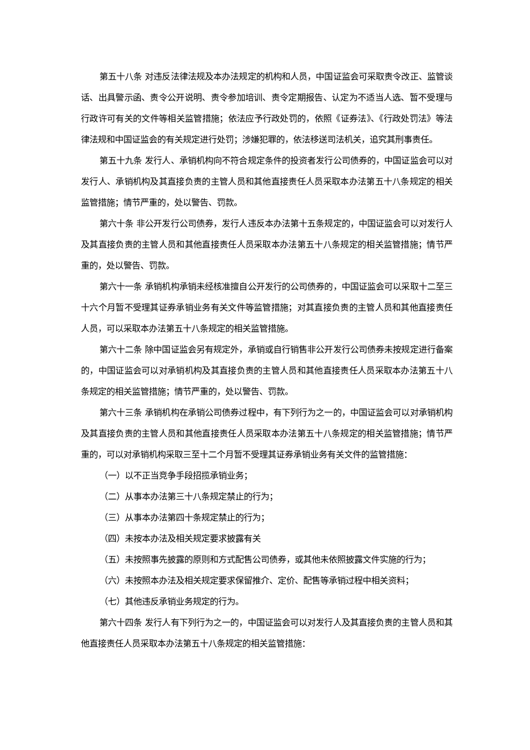第五十八条 对违反法律法规及本办法规定的机构和人员，中国证监会可采取责令改正、监管谈话、出具警示函、责令公开说明、责令参加培训、责令定期报告、认定为不适当人选、暂不受理与行政许可有关的文件等相关监管措施；依法应予行政处罚的，依照《证券法》、《行政处罚法》等法律法规和中国证监会的有关规定进行处罚；涉嫌犯罪的，依法移送司法机关，追究其刑事责任。
第五十九条 发行人、承销机构向不符合规定条件的投资者发行公司债券的，中国证监会可以对发行人、承销机构及其直接负责的主管人员和其他直接责任人员采取本办法第五十八条规定的相关监管措施；情节严重的，处以警告、罚款。
第六十条 非公开发行公司债券，发行人违反本办法第十五条规定的，中国证监会可以对发行人及其直接负责的主管人员和其他直接责任人员采取本办法第五十八条规定的相关监管措施；情节严重的，处以警告、罚款。
第六十一条 承销机构承销未经核准擅自公开发行的公司债券的，中国证监会可以采取十二至三十六个月暂不受理其证券承销业务有关文件等监管措施；对其直接负责的主管人员和其他直接责任人员，可以采取本办法第五十八条规定的相关监管措施。
第六十二条 除中国证监会另有规定外，承销或自行销售非公开发行公司债券未按规定进行备案的，中国证监会可以对承销机构及其直接负责的主管人员和其他直接责任人员采取本办法第五十八条规定的相关监管措施；情节严重的，处以警告、罚款。
第六十三条 承销机构在承销公司债券过程中，有下列行为之一的，中国证监会可以对承销机构及其直接负责的主管人员和其他直接责任人员采取本办法第五十八条规定的相关监管措施；情节严重的，可以对承销机构采取三至十二个月暂不受理其证券承销业务有关文件的监管措施：
（一）以不正当竞争手段招揽承销业务；
（二）从事本办法第三十八条规定禁止的行为；
（三）从事本办法第四十条规定禁止的行为；
（四）未按本办法及相关规定要求披露有关
（五）未按照事先披露的原则和方式配售公司债券，或其他未依照披露文件实施的行为；
（六）未按照本办法及相关规定要求保留推介、定价、配售等承销过程中相关资料；
（七）其他违反承销业务规定的行为。
第六十四条 发行人有下列行为之一的，中国证监会可以对发行人及其直接负责的主管人员和其他直接责任人员采取本办法第五十八条规定的相关监管措施：